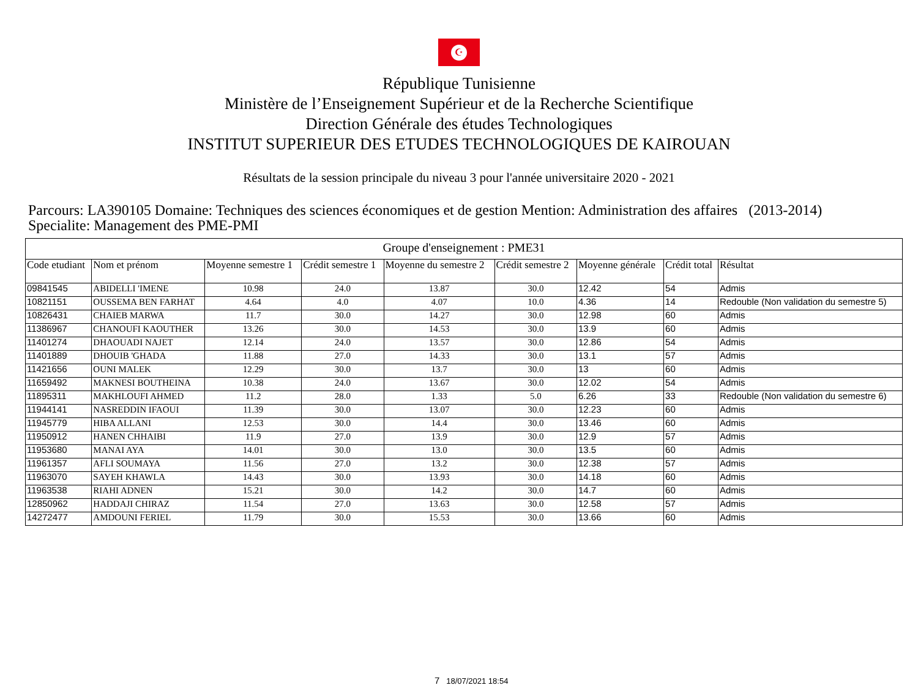☪
République Tunisienne
Ministère de l’Enseignement Supérieur et de la Recherche Scientifique
Direction Générale des études Technologiques
INSTITUT SUPERIEUR DES ETUDES TECHNOLOGIQUES DE KAIROUAN
Résultats de la session principale du niveau 3 pour l'année universitaire 2020 - 2021
Parcours: LA390105 Domaine: Techniques des sciences économiques et de gestion Mention: Administration des affaires (2013-2014)
Specialite: Management des PME-PMI
| Groupe d'enseignement : PME31 | | | | | | | | |
| --- | --- | --- | --- | --- | --- | --- | --- | --- |
| Code etudiant | Nom et prénom | Moyenne semestre 1 | Crédit semestre 1 | Moyenne du semestre 2 | Crédit semestre 2 | Moyenne générale | Crédit total | Résultat |
| 09841545 | ABIDELLI 'IMENE | 10.98 | 24.0 | 13.87 | 30.0 | 12.42 | 54 | Admis |
| 10821151 | OUSSEMA BEN FARHAT | 4.64 | 4.0 | 4.07 | 10.0 | 4.36 | 14 | Redouble (Non validation du semestre 5) |
| 10826431 | CHAIEB MARWA | 11.7 | 30.0 | 14.27 | 30.0 | 12.98 | 60 | Admis |
| 11386967 | CHANOUFI KAOUTHER | 13.26 | 30.0 | 14.53 | 30.0 | 13.9 | 60 | Admis |
| 11401274 | DHAOUADI NAJET | 12.14 | 24.0 | 13.57 | 30.0 | 12.86 | 54 | Admis |
| 11401889 | DHOUIB 'GHADA | 11.88 | 27.0 | 14.33 | 30.0 | 13.1 | 57 | Admis |
| 11421656 | OUNI MALEK | 12.29 | 30.0 | 13.7 | 30.0 | 13 | 60 | Admis |
| 11659492 | MAKNESI BOUTHEINA | 10.38 | 24.0 | 13.67 | 30.0 | 12.02 | 54 | Admis |
| 11895311 | MAKHLOUFI AHMED | 11.2 | 28.0 | 1.33 | 5.0 | 6.26 | 33 | Redouble (Non validation du semestre 6) |
| 11944141 | NASREDDIN IFAOUI | 11.39 | 30.0 | 13.07 | 30.0 | 12.23 | 60 | Admis |
| 11945779 | HIBA ALLANI | 12.53 | 30.0 | 14.4 | 30.0 | 13.46 | 60 | Admis |
| 11950912 | HANEN CHHAIBI | 11.9 | 27.0 | 13.9 | 30.0 | 12.9 | 57 | Admis |
| 11953680 | MANAI AYA | 14.01 | 30.0 | 13.0 | 30.0 | 13.5 | 60 | Admis |
| 11961357 | AFLI SOUMAYA | 11.56 | 27.0 | 13.2 | 30.0 | 12.38 | 57 | Admis |
| 11963070 | SAYEH KHAWLA | 14.43 | 30.0 | 13.93 | 30.0 | 14.18 | 60 | Admis |
| 11963538 | RIAHI ADNEN | 15.21 | 30.0 | 14.2 | 30.0 | 14.7 | 60 | Admis |
| 12850962 | HADDAJI CHIRAZ | 11.54 | 27.0 | 13.63 | 30.0 | 12.58 | 57 | Admis |
| 14272477 | AMDOUNI FERIEL | 11.79 | 30.0 | 15.53 | 30.0 | 13.66 | 60 | Admis |
7 18/07/2021 18:54